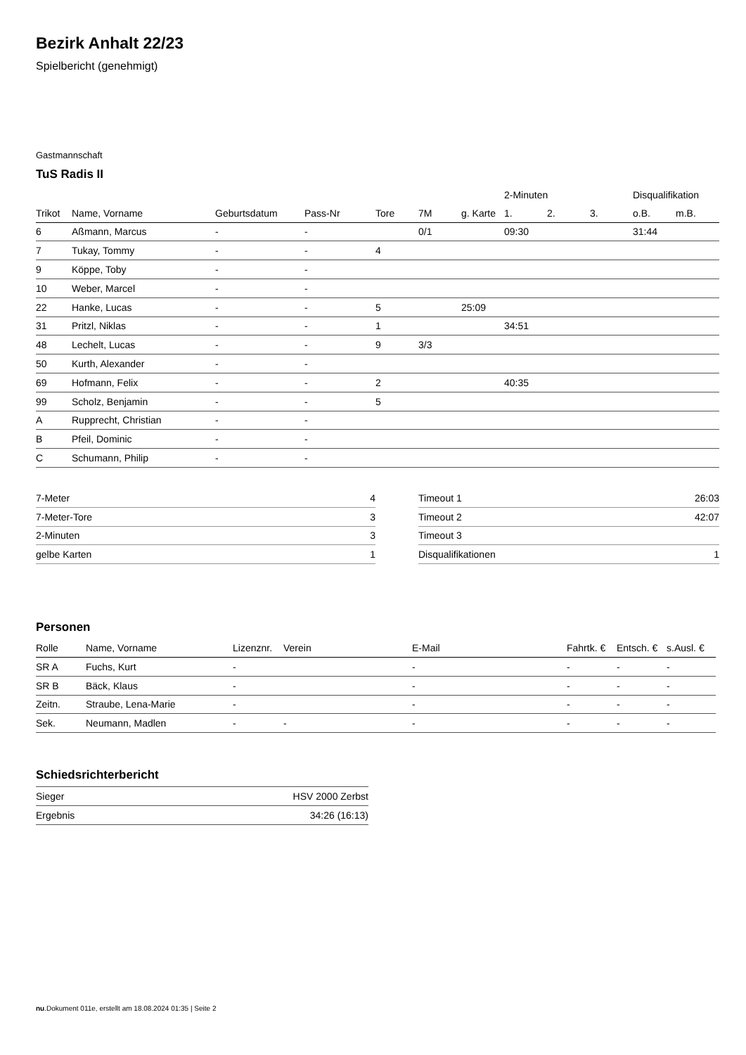Bezirk Anhalt 22/23
Spielbericht (genehmigt)
Gastmannschaft
TuS Radis II
| | | | | | | | 2-Minuten | | | Disqualifikation | |
| --- | --- | --- | --- | --- | --- | --- | --- | --- | --- | --- | --- |
| Trikot | Name, Vorname | Geburtsdatum | Pass-Nr | Tore | 7M | g. Karte | 1. | 2. | 3. | o.B. | m.B. |
| 6 | Aßmann, Marcus | - | - | | 0/1 | | 09:30 | | | 31:44 | |
| 7 | Tukay, Tommy | - | - | 4 | | | | | | | |
| 9 | Köppe, Toby | - | - | | | | | | | | |
| 10 | Weber, Marcel | - | - | | | | | | | | |
| 22 | Hanke, Lucas | - | - | 5 | | 25:09 | | | | | |
| 31 | Pritzl, Niklas | - | - | 1 | | | 34:51 | | | | |
| 48 | Lechelt, Lucas | - | - | 9 | 3/3 | | | | | | |
| 50 | Kurth, Alexander | - | - | | | | | | | | |
| 69 | Hofmann, Felix | - | - | 2 | | | 40:35 | | | | |
| 99 | Scholz, Benjamin | - | - | 5 | | | | | | | |
| A | Rupprecht, Christian | - | - | | | | | | | | |
| B | Pfeil, Dominic | - | - | | | | | | | | |
| C | Schumann, Philip | - | - | | | | | | | | |
| 7-Meter | 4 |
| 7-Meter-Tore | 3 |
| 2-Minuten | 3 |
| gelbe Karten | 1 |
| Timeout 1 | 26:03 |
| Timeout 2 | 42:07 |
| Timeout 3 | |
| Disqualifikationen | 1 |
Personen
| Rolle | Name, Vorname | Lizenznr. | Verein | E-Mail | Fahrtk. € | Entsch. € | s.Ausl. € |
| --- | --- | --- | --- | --- | --- | --- | --- |
| SR A | Fuchs, Kurt | - | | - | - | - | - |
| SR B | Bäck, Klaus | - | | - | - | - | - |
| Zeitn. | Straube, Lena-Marie | - | | - | - | - | - |
| Sek. | Neumann, Madlen | - | - | - | - | - | - |
Schiedsrichterbericht
| Sieger | HSV 2000 Zerbst |
| Ergebnis | 34:26 (16:13) |
nu.Dokument 011e, erstellt am 18.08.2024 01:35 | Seite 2